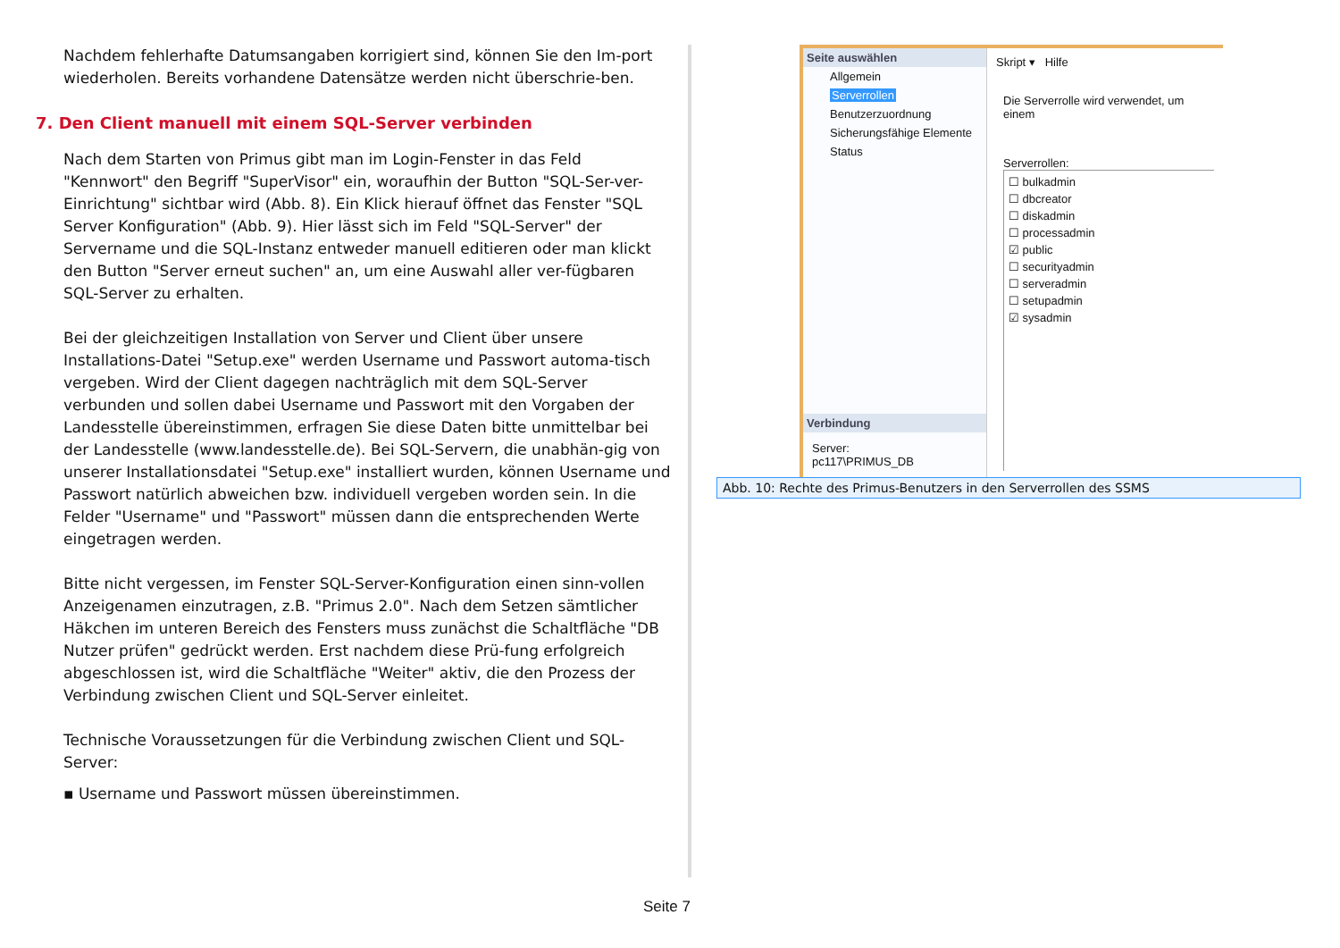Nachdem fehlerhafte Datumsangaben korrigiert sind, können Sie den Im-port wiederholen. Bereits vorhandene Datensätze werden nicht überschrie-ben.
7. Den Client manuell mit einem SQL-Server verbinden
Nach dem Starten von Primus gibt man im Login-Fenster in das Feld "Kennwort" den Begriff "SuperVisor" ein, woraufhin der Button "SQL-Ser-ver-Einrichtung" sichtbar wird (Abb. 8). Ein Klick hierauf öffnet das Fenster "SQL Server Konfiguration" (Abb. 9). Hier lässt sich im Feld "SQL-Server" der Servername und die SQL-Instanz entweder manuell editieren oder man klickt den Button "Server erneut suchen" an, um eine Auswahl aller ver-fügbaren SQL-Server zu erhalten.
Bei der gleichzeitigen Installation von Server und Client über unsere Installations-Datei "Setup.exe" werden Username und Passwort automa-tisch vergeben. Wird der Client dagegen nachträglich mit dem SQL-Server verbunden und sollen dabei Username und Passwort mit den Vorgaben der Landesstelle übereinstimmen, erfragen Sie diese Daten bitte unmittelbar bei der Landesstelle (www.landesstelle.de). Bei SQL-Servern, die unabhän-gig von unserer Installationsdatei "Setup.exe" installiert wurden, können Username und Passwort natürlich abweichen bzw. individuell vergeben worden sein. In die Felder "Username" und "Passwort" müssen dann die entsprechenden Werte eingetragen werden.
Bitte nicht vergessen, im Fenster SQL-Server-Konfiguration einen sinn-vollen Anzeigenamen einzutragen, z.B. "Primus 2.0". Nach dem Setzen sämtlicher Häkchen im unteren Bereich des Fensters muss zunächst die Schaltfläche "DB Nutzer prüfen" gedrückt werden. Erst nachdem diese Prü-fung erfolgreich abgeschlossen ist, wird die Schaltfläche "Weiter" aktiv, die den Prozess der Verbindung zwischen Client und SQL-Server einleitet.
Technische Voraussetzungen für die Verbindung zwischen Client und SQL-Server:
▪ Username und Passwort müssen übereinstimmen.
Seite auswählen
Allgemein
Serverrollen
Benutzerzuordnung
Sicherungsfähige Elemente
Status
Verbindung
Server:
pc117\PRIMUS_DB
Skript ▾ Hilfe
Die Serverrolle wird verwendet, um einem
Serverrollen:
☐ bulkadmin
☐ dbcreator
☐ diskadmin
☐ processadmin
☑ public
☐ securityadmin
☐ serveradmin
☐ setupadmin
☑ sysadmin
Abb. 10: Rechte des Primus-Benutzers in den Serverrollen des SSMS
Seite 7